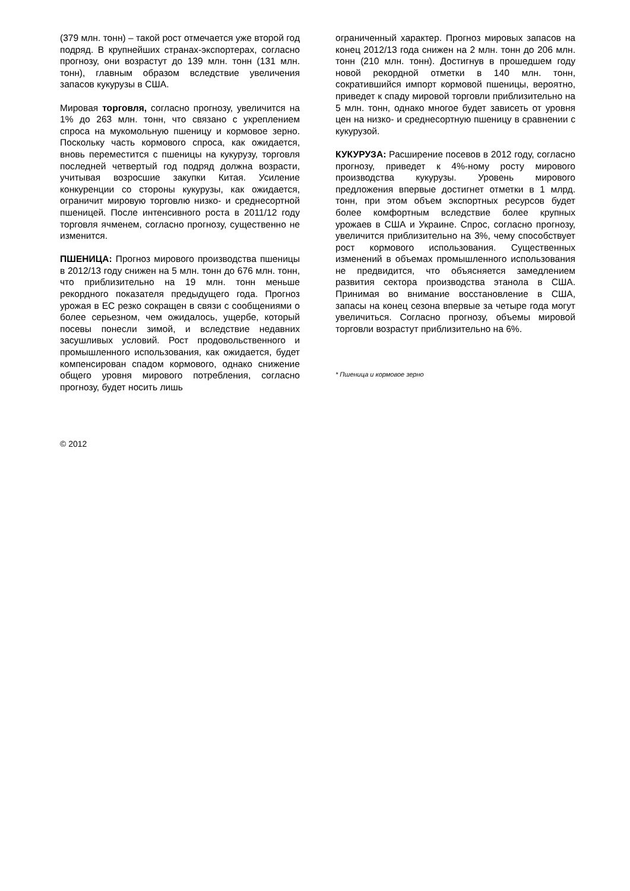(379 млн. тонн) – такой рост отмечается уже второй год подряд. В крупнейших странах-экспортерах, согласно прогнозу, они возрастут до 139 млн. тонн (131 млн. тонн), главным образом вследствие увеличения запасов кукурузы в США.
Мировая торговля, согласно прогнозу, увеличится на 1% до 263 млн. тонн, что связано с укреплением спроса на мукомольную пшеницу и кормовое зерно. Поскольку часть кормового спроса, как ожидается, вновь переместится с пшеницы на кукурузу, торговля последней четвертый год подряд должна возрасти, учитывая возросшие закупки Китая. Усиление конкуренции со стороны кукурузы, как ожидается, ограничит мировую торговлю низко- и среднесортной пшеницей. После интенсивного роста в 2011/12 году торговля ячменем, согласно прогнозу, существенно не изменится.
ПШЕНИЦА: Прогноз мирового производства пшеницы в 2012/13 году снижен на 5 млн. тонн до 676 млн. тонн, что приблизительно на 19 млн. тонн меньше рекордного показателя предыдущего года. Прогноз урожая в ЕС резко сокращен в связи с сообщениями о более серьезном, чем ожидалось, ущербе, который посевы понесли зимой, и вследствие недавних засушливых условий. Рост продовольственного и промышленного использования, как ожидается, будет компенсирован спадом кормового, однако снижение общего уровня мирового потребления, согласно прогнозу, будет носить лишь
ограниченный характер. Прогноз мировых запасов на конец 2012/13 года снижен на 2 млн. тонн до 206 млн. тонн (210 млн. тонн). Достигнув в прошедшем году новой рекордной отметки в 140 млн. тонн, сократившийся импорт кормовой пшеницы, вероятно, приведет к спаду мировой торговли приблизительно на 5 млн. тонн, однако многое будет зависеть от уровня цен на низко- и среднесортную пшеницу в сравнении с кукурузой.
КУКУРУЗА: Расширение посевов в 2012 году, согласно прогнозу, приведет к 4%-ному росту мирового производства кукурузы. Уровень мирового предложения впервые достигнет отметки в 1 млрд. тонн, при этом объем экспортных ресурсов будет более комфортным вследствие более крупных урожаев в США и Украине. Спрос, согласно прогнозу, увеличится приблизительно на 3%, чему способствует рост кормового использования. Существенных изменений в объемах промышленного использования не предвидится, что объясняется замедлением развития сектора производства этанола в США. Принимая во внимание восстановление в США, запасы на конец сезона впервые за четыре года могут увеличиться. Согласно прогнозу, объемы мировой торговли возрастут приблизительно на 6%.
* Пшеница и кормовое зерно
© 2012